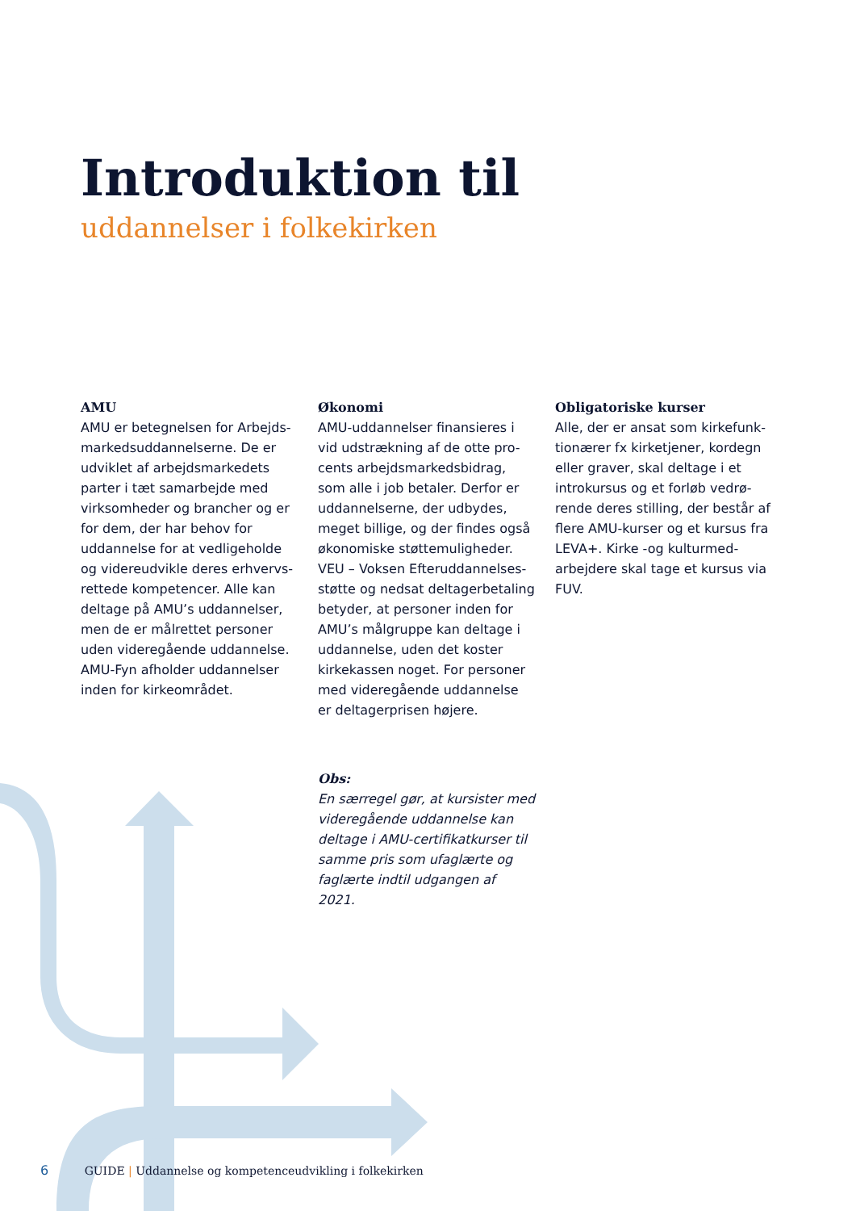Introduktion til
uddannelser i folkekirken
AMU
AMU er betegnelsen for Arbejds­markedsuddannelserne. De er udviklet af arbejdsmarkedets parter i tæt samarbejde med virksomheder og brancher og er for dem, der har behov for uddannelse for at vedligeholde og videreudvikle deres erhvervs­rettede kompetencer. Alle kan deltage på AMU’s uddannelser, men de er målrettet personer uden videregående uddannelse. AMU-Fyn afholder uddannelser inden for kirkeområdet.
Økonomi
AMU-uddannelser finansieres i vid udstrækning af de otte pro­cents arbejdsmarkedsbidrag, som alle i job betaler. Derfor er uddannelserne, der udbydes, meget billige, og der findes også økonomiske støttemuligheder. VEU – Voksen Efteruddannelses­støtte og nedsat deltagerbetaling betyder, at personer inden for AMU’s målgruppe kan deltage i uddannelse, uden det koster kirkekassen noget. For personer med videregående uddannelse er deltagerprisen højere.
Obs:
En særregel gør, at kursister med videregående uddannelse kan deltage i AMU-certifikat­kurser til samme pris som ufaglærte og faglærte indtil udgangen af 2021.
Obligatoriske kurser
Alle, der er ansat som kirkefunk­tionærer fx kirketjener, kordegn eller graver, skal deltage i et introkursus og et forløb vedrø­rende deres stilling, der består af flere AMU-kurser og et kursus fra LEVA+. Kirke -og kulturmed­arbejdere skal tage et kursus via FUV.
6 GUIDE | Uddannelse og kompetenceudvikling i folkekirken